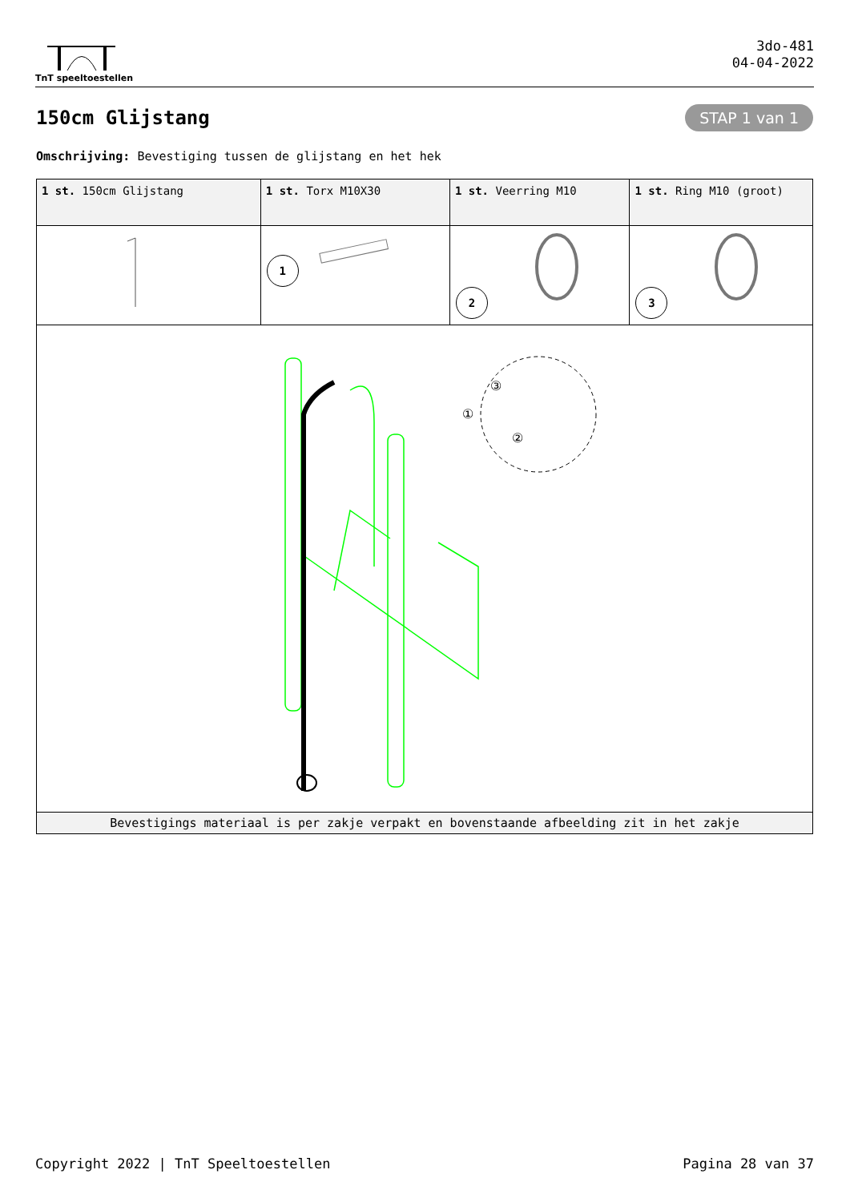TnT speeltoestellen
3do-481
04-04-2022
150cm Glijstang
STAP 1 van 1
Omschrijving: Bevestiging tussen de glijstang en het hek
| 1 st. 150cm Glijstang | 1 st. Torx M10X30 | 1 st. Veerring M10 | 1 st. Ring M10 (groot) |
| | 1 | 2 | 3 |
| ① ② ③ | | | |
| Bevestigings materiaal is per zakje verpakt en bovenstaande afbeelding zit in het zakje | | | |
Copyright 2022 | TnT Speeltoestellen Pagina 28 van 37